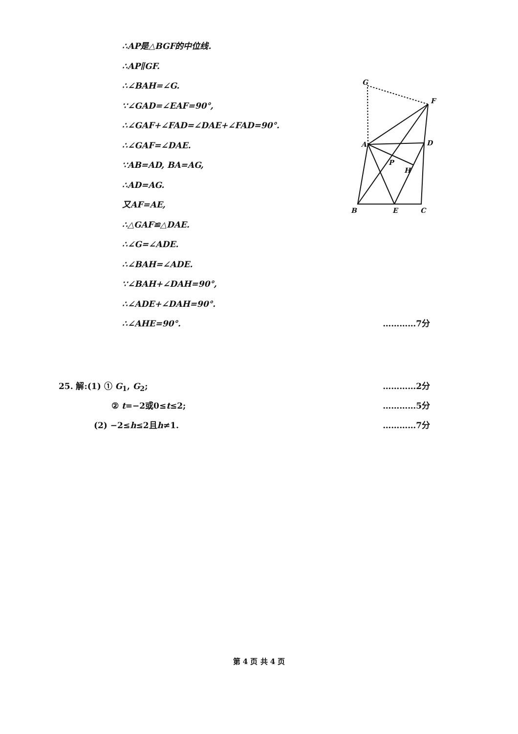∴AP是△BGF的中位线.
∴AP∥GF.
∴∠BAH=∠G.
∵∠GAD=∠EAF=90°,
∴∠GAF+∠FAD=∠DAE+∠FAD=90°.
∴∠GAF=∠DAE.
∵AB=AD, BA=AG,
∴AD=AG.
又AF=AE,
∴△GAF≌△DAE.
∴∠G=∠ADE.
∴∠BAH=∠ADE.
∵∠BAH+∠DAH=90°,
∴∠ADE+∠DAH=90°.
∴∠AHE=90°. …………7分
G
F
A
D
P
H
B
E
C
25. 解:(1) ① G<sub>1</sub>, G<sub>2</sub>; …………2分
② t=−2或0≤t≤2; …………5分
(2) −2≤h≤2且h≠1. …………7分
第 4 页 共 4 页